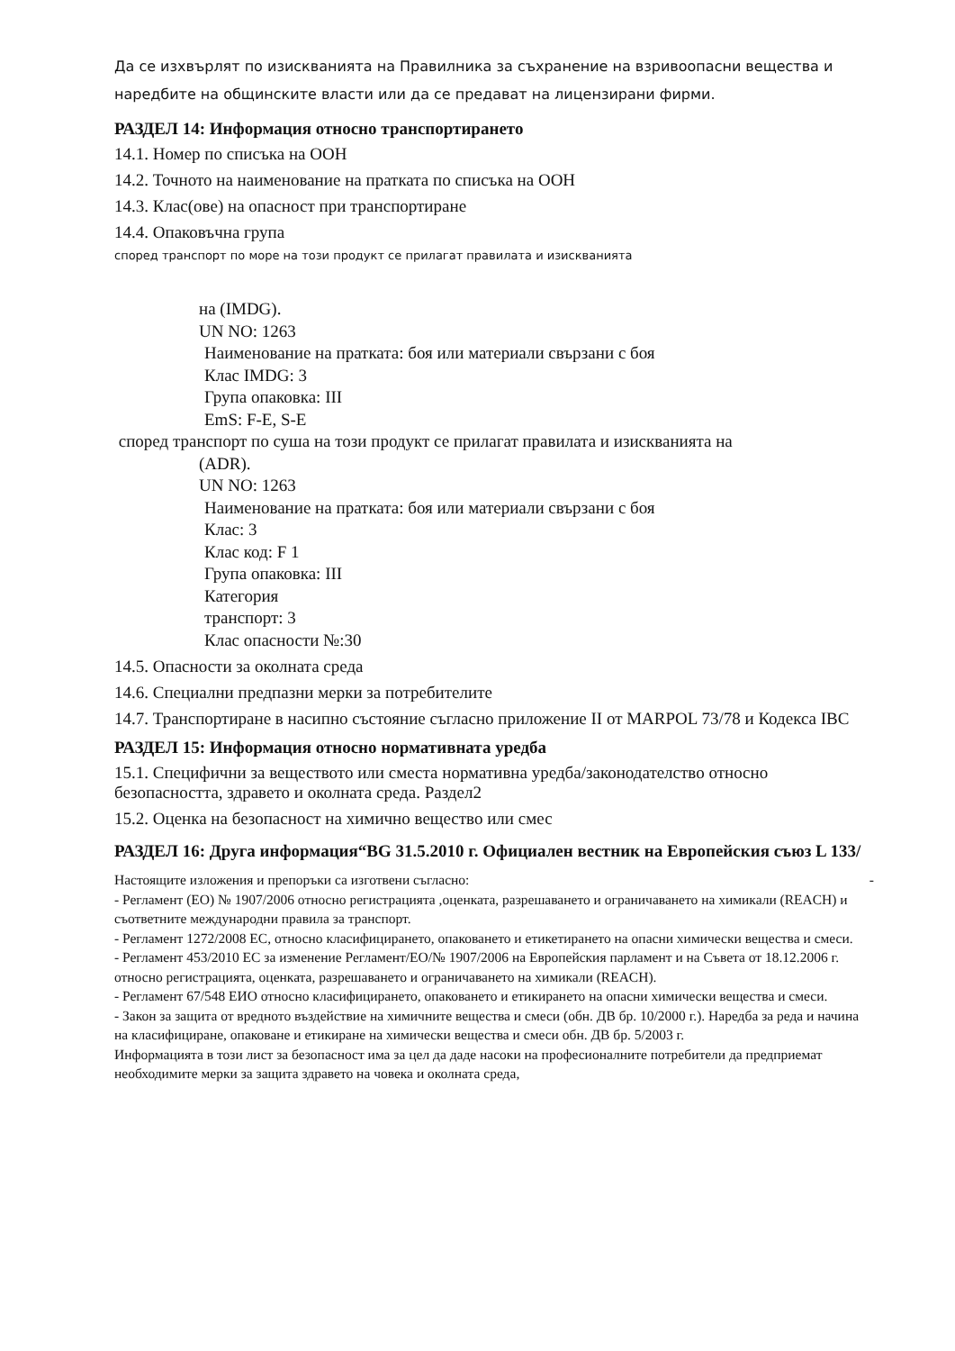Да се изхвърлят по изискванията на Правилника за съхранение на взривоопасни вещества и наредбите на общинските власти или да се предават на лицензирани фирми.
РАЗДЕЛ 14: Информация относно транспортирането
14.1. Номер по списъка на ООН
14.2. Точното на наименование на пратката по списъка на ООН
14.3. Клас(ове) на опасност при транспортиране
14.4. Опаковъчна група
според транспорт по море на този продукт се прилагат правилата и изискванията
на (IMDG).
UN NO: 1263
Наименование на пратката: боя или материали свързани с боя
Клас IMDG: 3
Група опаковка: III
EmS: F-E, S-E
според транспорт по суша на този продукт се прилагат правилата и изискванията на
(ADR).
UN NO: 1263
Наименование на пратката: боя или материали свързани с боя
Клас: 3
Клас код: F 1
Група опаковка: III
Категория
транспорт: 3
Клас опасности №:30
14.5. Опасности за околната среда
14.6. Специални предпазни мерки за потребителите
14.7. Транспортиране в насипно състояние съгласно приложение II от MARPOL 73/78 и Кодекса IBC
РАЗДЕЛ 15: Информация относно нормативната уредба
15.1. Специфични за веществото или сместа нормативна уредба/законодателство относно безопасността, здравето и околната среда. Раздел2
15.2. Оценка на безопасност на химично вещество или смес
РАЗДЕЛ 16: Друга информация“BG 31.5.2010 г. Официален вестник на Европейския съюз L 133/
Настоящите изложения и препоръки са изготвени съгласно: -
- Регламент (ЕО) № 1907/2006 относно регистрацията ,оценката, разрешаването и ограничаването на химикали (REACH) и съответните международни правила за транспорт.
- Регламент 1272/2008 ЕС, относно класифицирането, опаковането и етикетирането на опасни химически вещества и смеси.
- Регламент 453/2010 ЕС за изменение Регламент/ЕО/№ 1907/2006 на Европейския парламент и на Съвета от 18.12.2006 г. относно регистрацията, оценката, разрешаването и ограничаването на химикали (REACH).
- Регламент 67/548 ЕИО относно класифицирането, опаковането и етикирането на опасни химически вещества и смеси.
- Закон за защита от вредното въздействие на химичните вещества и смеси (обн. ДВ бр. 10/2000 г.). Наредба за реда и начина на класифициране, опаковане и етикиране на химически вещества и смеси обн. ДВ бр. 5/2003 г.
Информацията в този лист за безопасност има за цел да даде насоки на професионалните потребители да предприемат необходимите мерки за защита здравето на човека и околната среда,